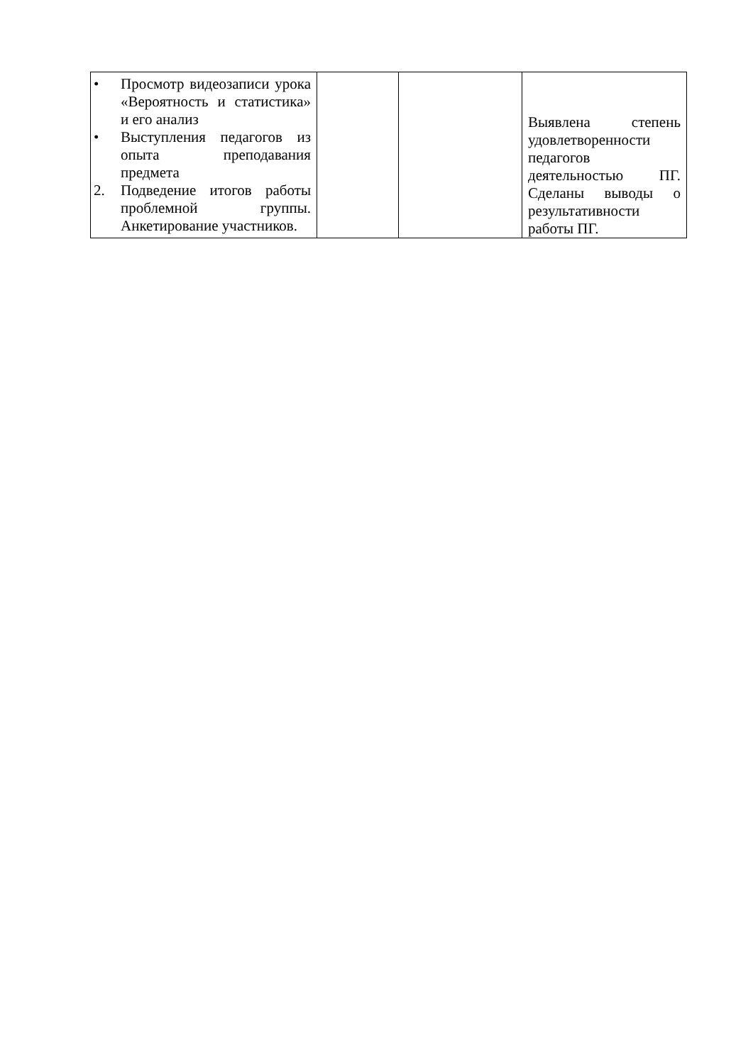| • Просмотр видеозаписи урока «Вероятность и статистика» и его анализ • Выступления педагогов из опыта преподавания предмета 2. Подведение итогов работы проблемной группы. Анкетирование участников. | | | Выявлена степень удовлетворенности педагогов деятельностью ПГ. Сделаны выводы о результативности работы ПГ. |